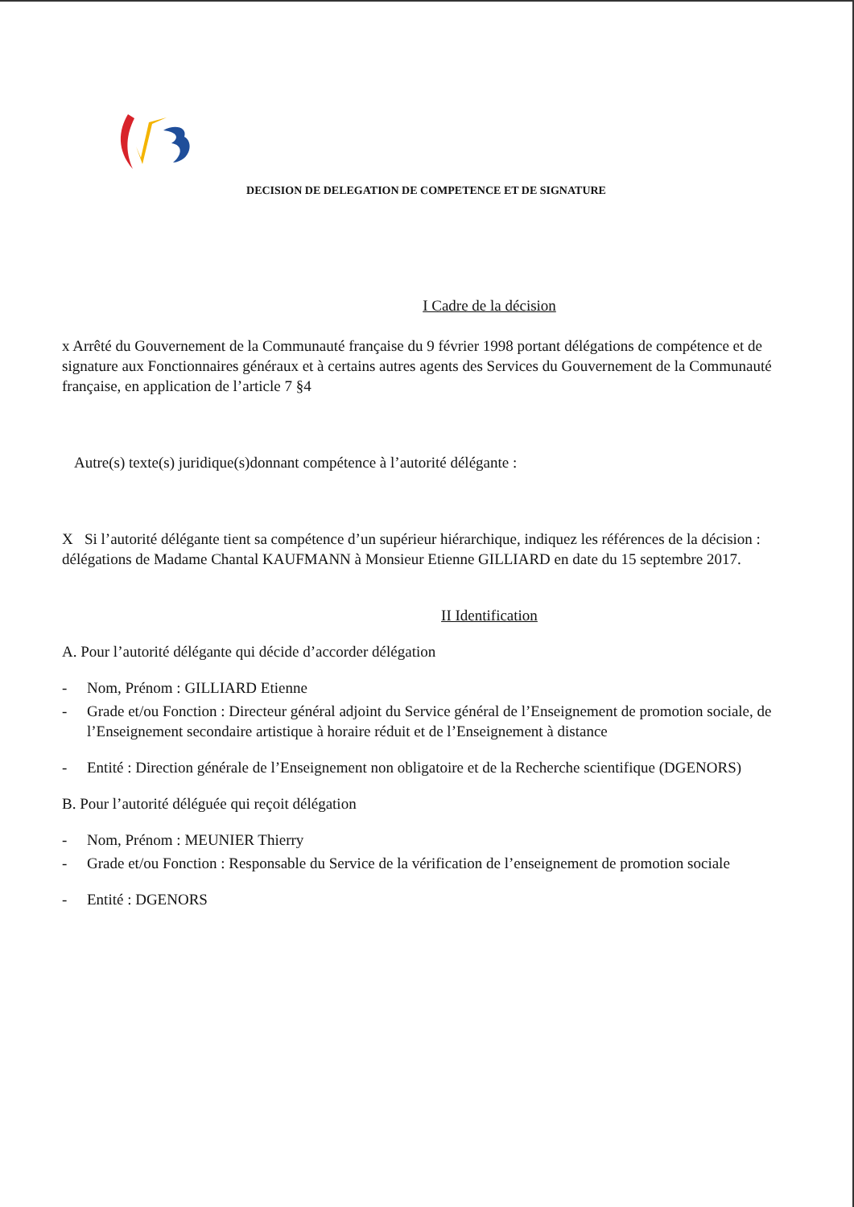DECISION DE DELEGATION DE COMPETENCE ET DE SIGNATURE
I Cadre de la décision
x Arrêté du Gouvernement de la Communauté française du 9 février 1998 portant délégations de compétence et de signature aux Fonctionnaires généraux et à certains autres agents des Services du Gouvernement de la Communauté française, en application de l’article 7 §4
Autre(s) texte(s) juridique(s)donnant compétence à l’autorité délégante :
X Si l’autorité délégante tient sa compétence d’un supérieur hiérarchique, indiquez les références de la décision : délégations de Madame Chantal KAUFMANN à Monsieur Etienne GILLIARD en date du 15 septembre 2017.
II Identification
A. Pour l’autorité délégante qui décide d’accorder délégation
- Nom, Prénom : GILLIARD Etienne
- Grade et/ou Fonction : Directeur général adjoint du Service général de l’Enseignement de promotion sociale, de l’Enseignement secondaire artistique à horaire réduit et de l’Enseignement à distance
- Entité : Direction générale de l’Enseignement non obligatoire et de la Recherche scientifique (DGENORS)
B. Pour l’autorité déléguée qui reçoit délégation
- Nom, Prénom : MEUNIER Thierry
- Grade et/ou Fonction : Responsable du Service de la vérification de l’enseignement de promotion sociale
- Entité : DGENORS